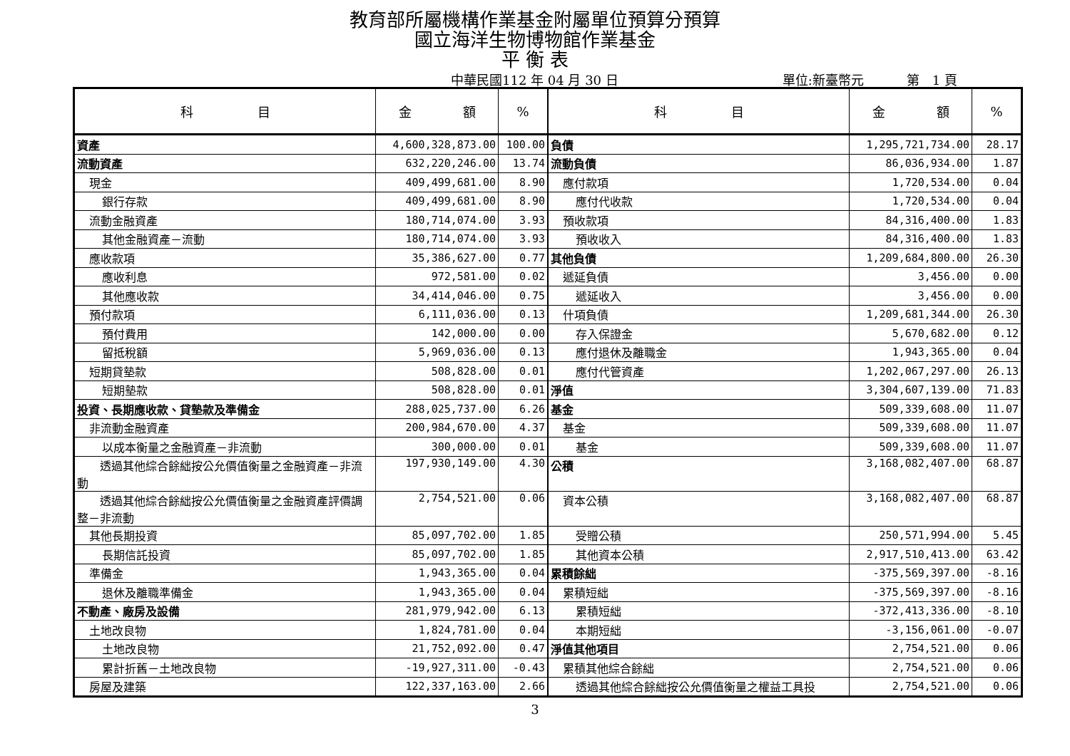教育部所屬機構作業基金附屬單位預算分預算
國立海洋生物博物館作業基金
平 衡 表
中華民國112 年 04 月 30 日 單位:新臺幣元 第　1 頁
| 科 目 | 金 額 | % | 科 目 | 金 額 | % |
| --- | --- | --- | --- | --- | --- |
| 資產 | 4,600,328,873.00 | 100.00 | 負債 | 1,295,721,734.00 | 28.17 |
| 流動資產 | 632,220,246.00 | 13.74 | 流動負債 | 86,036,934.00 | 1.87 |
| 現金 | 409,499,681.00 | 8.90 | 應付款項 | 1,720,534.00 | 0.04 |
| 銀行存款 | 409,499,681.00 | 8.90 | 應付代收款 | 1,720,534.00 | 0.04 |
| 流動金融資產 | 180,714,074.00 | 3.93 | 預收款項 | 84,316,400.00 | 1.83 |
| 其他金融資產－流動 | 180,714,074.00 | 3.93 | 預收收入 | 84,316,400.00 | 1.83 |
| 應收款項 | 35,386,627.00 | 0.77 | 其他負債 | 1,209,684,800.00 | 26.30 |
| 應收利息 | 972,581.00 | 0.02 | 遞延負債 | 3,456.00 | 0.00 |
| 其他應收款 | 34,414,046.00 | 0.75 | 遞延收入 | 3,456.00 | 0.00 |
| 預付款項 | 6,111,036.00 | 0.13 | 什項負債 | 1,209,681,344.00 | 26.30 |
| 預付費用 | 142,000.00 | 0.00 | 存入保證金 | 5,670,682.00 | 0.12 |
| 留抵稅額 | 5,969,036.00 | 0.13 | 應付退休及離職金 | 1,943,365.00 | 0.04 |
| 短期貸墊款 | 508,828.00 | 0.01 | 應付代管資產 | 1,202,067,297.00 | 26.13 |
| 短期墊款 | 508,828.00 | 0.01 | 淨值 | 3,304,607,139.00 | 71.83 |
| 投資、長期應收款、貸墊款及準備金 | 288,025,737.00 | 6.26 | 基金 | 509,339,608.00 | 11.07 |
| 非流動金融資產 | 200,984,670.00 | 4.37 | 基金 | 509,339,608.00 | 11.07 |
| 以成本衡量之金融資產－非流動 | 300,000.00 | 0.01 | 基金 | 509,339,608.00 | 11.07 |
| 透過其他綜合餘絀按公允價值衡量之金融資產－非流動 | 197,930,149.00 | 4.30 | 公積 | 3,168,082,407.00 | 68.87 |
| 透過其他綜合餘絀按公允價值衡量之金融資產評價調整－非流動 | 2,754,521.00 | 0.06 | 資本公積 | 3,168,082,407.00 | 68.87 |
| 其他長期投資 | 85,097,702.00 | 1.85 | 受贈公積 | 250,571,994.00 | 5.45 |
| 長期信託投資 | 85,097,702.00 | 1.85 | 其他資本公積 | 2,917,510,413.00 | 63.42 |
| 準備金 | 1,943,365.00 | 0.04 | 累積餘絀 | -375,569,397.00 | -8.16 |
| 退休及離職準備金 | 1,943,365.00 | 0.04 | 累積短絀 | -375,569,397.00 | -8.16 |
| 不動產、廠房及設備 | 281,979,942.00 | 6.13 | 累積短絀 | -372,413,336.00 | -8.10 |
| 土地改良物 | 1,824,781.00 | 0.04 | 本期短絀 | -3,156,061.00 | -0.07 |
| 土地改良物 | 21,752,092.00 | 0.47 | 淨值其他項目 | 2,754,521.00 | 0.06 |
| 累計折舊－土地改良物 | -19,927,311.00 | -0.43 | 累積其他綜合餘絀 | 2,754,521.00 | 0.06 |
| 房屋及建築 | 122,337,163.00 | 2.66 | 透過其他綜合餘絀按公允價值衡量之權益工具投 | 2,754,521.00 | 0.06 |
3